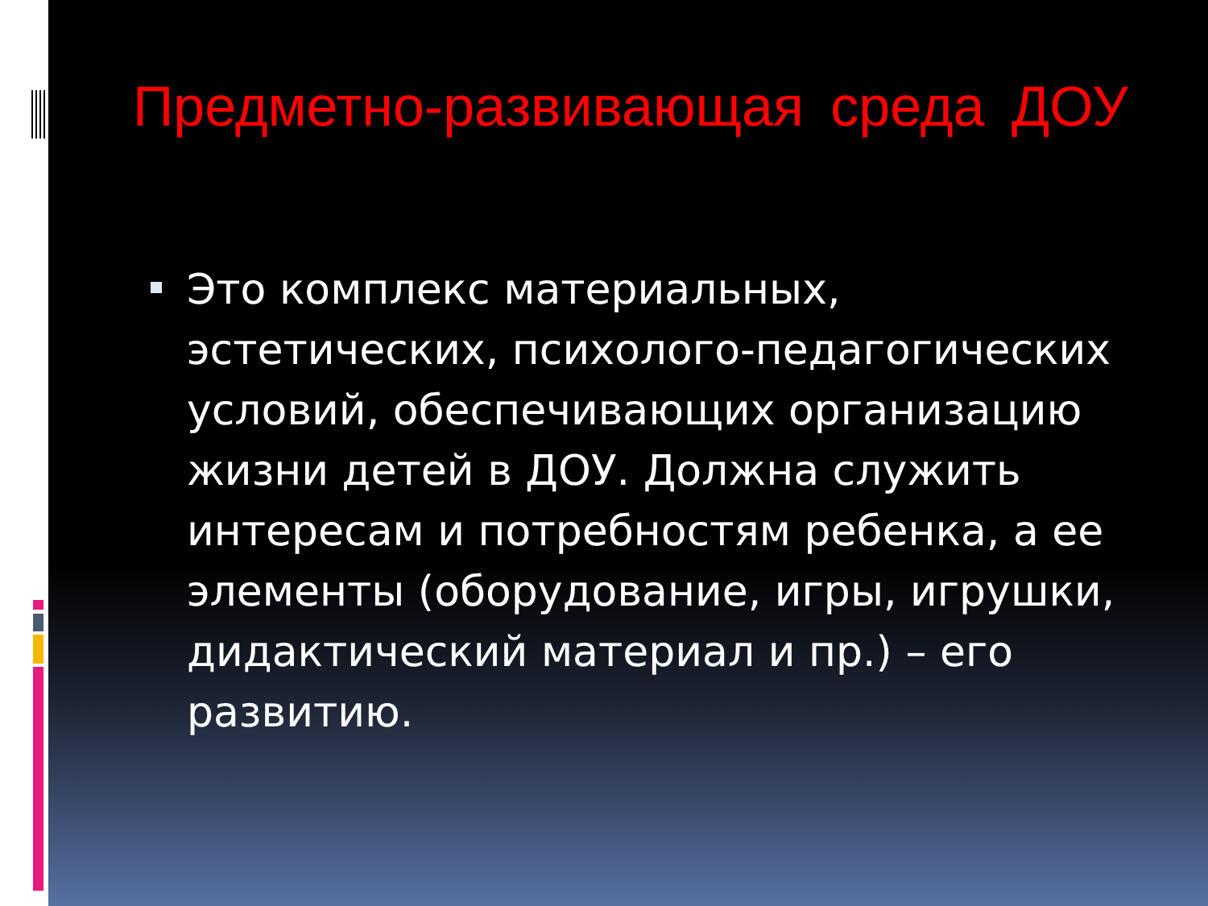Предметно-развивающая среда ДОУ
Это комплекс материальных, эстетических, психолого-педагогических условий, обеспечивающих организацию жизни детей в ДОУ. Должна служить интересам и потребностям ребенка, а ее элементы (оборудование, игры, игрушки, дидактический материал и пр.) – его развитию.